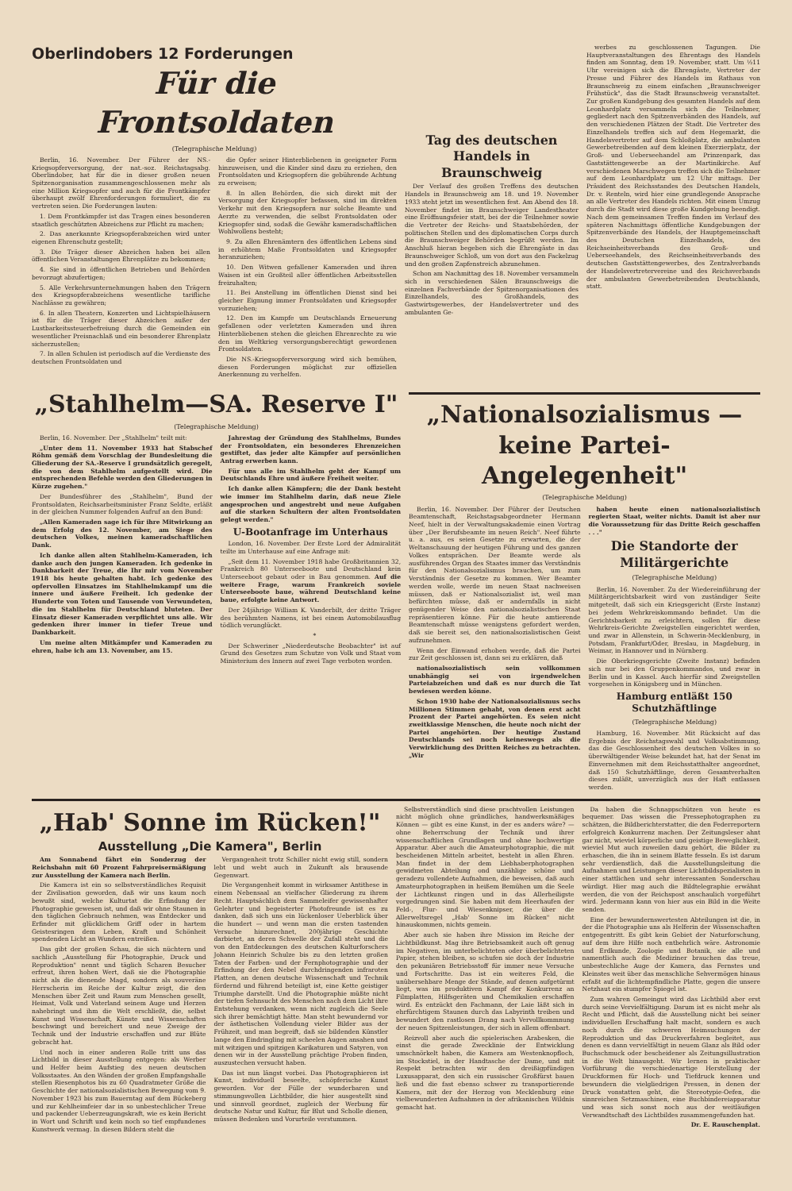Oberlindobers 12 Forderungen
Für die Frontsoldaten
(Telegraphische Meldung)
Berlin, 16. November. Der Führer der NS.-Kriegsopferversorgung, der nat.-soz. Reichstagsabg. Oberlindober, hat für die in dieser großen neuen Spitzenorganisation zusammengeschlossenen mehr als eine Million Kriegsopfer und auch für die Frontkämpfer überhaupt zwölf Ehrenforderungen formuliert, die zu vertreten seien. Die Forderungen lauten:
1. Dem Frontkämpfer ist das Tragen eines besonderen staatlich geschützten Abzeichens zur Pflicht zu machen;
2. Das anerkannte Kriegsopferabzeichen wird unter eigenen Ehrenschutz gestellt;
3. Die Träger dieser Abzeichen haben bei allen öffentlichen Veranstaltungen Ehrenplätze zu bekommen;
4. Sie sind in öffentlichen Betrieben und Behörden bevorzugt abzufertigen;
5. Alle Verkehrsunternehmungen haben den Trägern des Kriegsopferabzeichens wesentliche tarifliche Nachlässe zu gewähren;
6. In allen Theatern, Konzerten und Lichtspielhäusern ist für die Träger dieser Abzeichen außer der Lustbarkeitssteuerbefreiung durch die Gemeinden ein wesentlicher Preisnachlaß und ein besonderer Ehrenplatz sicherzustellen;
7. In allen Schulen ist periodisch auf die Verdienste des deutschen Frontsoldaten und
die Opfer seiner Hinterbliebenen in geeigneter Form hinzuweisen, und die Kinder sind dazu zu erziehen, den Frontsoldaten und Kriegsopfern die gebührende Achtung zu erweisen;
8. In allen Behörden, die sich direkt mit der Versorgung der Kriegsopfer befassen, sind im direkten Verkehr mit den Kriegsopfern nur solche Beamte und Aerzte zu verwenden, die selbst Frontsoldaten oder Kriegsopfer sind, sodaß die Gewähr kameradschaftlichen Wohlwollens besteht;
9. Zu allen Ehrenämtern des öffentlichen Lebens sind in erhöhtem Maße Frontsoldaten und Kriegsopfer heranzuziehen;
10. Den Witwen gefallener Kameraden und ihren Waisen ist ein Großteil aller öffentlichen Arbeitsstellen freizuhalten;
11. Bei Anstellung im öffentlichen Dienst sind bei gleicher Eignung immer Frontsoldaten und Kriegsopfer vorzuziehen;
12. Den im Kampfe um Deutschlands Erneuerung gefallenen oder verletzten Kameraden und ihren Hinterbliebenen stehen die gleichen Ehrenrechte zu wie den im Weltkrieg versorgungsberechtigt gewordenen Frontsoldaten.
Die NS.-Kriegsopferversorgung wird sich bemühen, diesen Forderungen möglichst zur offiziellen Anerkennung zu verhelfen.
Tag des deutschen Handels in Braunschweig
Der Verlauf des großen Treffens des deutschen Handels in Braunschweig am 18. und 19. November 1933 steht jetzt im wesentlichen fest. Am Abend des 18. November findet im Braunschweiger Landestheater eine Eröffnungsfeier statt, bei der die Teilnehmer sowie die Vertreter der Reichs- und Staatsbehörden, der politischen Stellen und des diplomatischen Corps durch die Braunschweiger Behörden begrüßt werden. Im Anschluß hieran begeben sich die Ehrengäste in das Braunschweiger Schloß, um von dort aus den Fackelzug und den großen Zapfenstreich abzunehmen.
Schon am Nachmittag des 18. November versammeln sich in verschiedenen Sälen Braunschweigs die einzelnen Fachverbände der Spitzenorganisationen des Einzelhandels, des Großhandels, des Gastwirtsgewerbes, der Handelsvertreter und des ambulanten Ge-
werbes zu geschlossenen Tagungen. Die Hauptveranstaltungen des Ehrentags des Handels finden am Sonntag, dem 19. November, statt. Um ½11 Uhr vereinigen sich die Ehrengäste, Vertreter der Presse und Führer des Handels im Rathaus von Braunschweig zu einem einfachen „Braunschweiger Frühstück", das die Stadt Braunschweig veranstaltet. Zur großen Kundgebung des gesamten Handels auf dem Leonhardplatz versammeln sich die Teilnehmer, gegliedert nach den Spitzenverbänden des Handels, auf den verschiedenen Plätzen der Stadt. Die Vertreter des Einzelhandels treffen sich auf dem Hegemarkt, die Handelsvertreter auf dem Schloßplatz, die ambulanten Gewerbetreibenden auf dem kleinen Exerzierplatz, der Groß- und Ueberseehandel am Prinzenpark, das Gaststättengewerbe an der Martinikirche. Auf verschiedenen Marschwegen treffen sich die Teilnehmer auf dem Leonhardplatz um 12 Uhr mittags. Der Präsident des Reichsstandes des Deutschen Handels, Dr. v. Renteln, wird hier eine grundlegende Ansprache an alle Vertreter des Handels richten. Mit einem Umzug durch die Stadt wird diese große Kundgebung beendigt. Nach dem gemeinsamen Treffen finden im Verlauf des späteren Nachmittags öffentliche Kundgebungen der Spitzenverbände des Handels, der Hauptgemeinschaft des Deutschen Einzelhandels, des Reichseinheitsverbands des Groß- und Ueberseehandels, des Reichseinheitsverbands des deutschen Gaststättengewerbes, des Zentralverbands der Handelsvertretervereine und des Reichsverbands der ambulanten Gewerbetreibenden Deutschlands, statt.
„Stahlhelm—SA. Reserve I"
(Telegraphische Meldung)
Berlin, 16. November. Der „Stahlhelm" teilt mit:
„Unter dem 11. November 1933 hat Stabschef Röhm gemäß dem Vorschlag der Bundesleitung die Gliederung der SA.-Reserve I grundsätzlich geregelt, die von dem Stahlhelm aufgestellt wird. Die entsprechenden Befehle werden den Gliederungen in Kürze zugehen."
Der Bundesführer des „Stahlhelm", Bund der Frontsoldaten, Reichsarbeitsminister Franz Seldte, erläßt in der gleichen Nummer folgenden Aufruf an den Bund:
„Allen Kameraden sage ich für ihre Mitwirkung an dem Erfolg des 12. November, am Siege des deutschen Volkes, meinen kameradschaftlichen Dank.
Ich danke allen alten Stahlhelm-Kameraden, ich danke auch den jungen Kameraden. Ich gedenke in Dankbarkeit der Treue, die Ihr mir vom November 1918 bis heute gehalten habt. Ich gedenke des opfervollen Einsatzes im Stahlhelmkampf um die innere und äußere Freiheit. Ich gedenke der Hunderte von Toten und Tausende von Verwundeten, die im Stahlhelm für Deutschland bluteten. Der Einsatz dieser Kameraden verpflichtet uns alle. Wir gedenken ihrer immer in tiefer Treue und Dankbarkeit.
Um meine alten Mitkämpfer und Kameraden zu ehren, habe ich am 13. November, am 15.
Jahrestag der Gründung des Stahlhelms, Bundes der Frontsoldaten, ein besonderes Ehrenzeichen gestiftet, das jeder alte Kämpfer auf persönlichen Antrag erwerben kann.
Für uns alle im Stahlhelm geht der Kampf um Deutschlands Ehre und äußere Freiheit weiter.
Ich danke allen Kämpfern; die der Dank besteht wie immer im Stahlhelm darin, daß neue Ziele angesprochen und angestrebt und neue Aufgaben auf die starken Schultern der alten Frontsoldaten gelegt werden."
U-Bootanfrage im Unterhaus
London, 16. November. Der Erste Lord der Admiralität teilte im Unterhause auf eine Anfrage mit:
„Seit dem 11. November 1918 habe Großbritannien 32, Frankreich 80 Unterseeboote und Deutschland kein Unterseeboot gebaut oder in Bau genommen. Auf die weitere Frage, warum Frankreich soviele Unterseeboote baue, während Deutschland keine baue, erfolgte keine Antwort.
Der 24jährige William K. Vanderbilt, der dritte Träger des berühmten Namens, ist bei einem Automobilausflug tödlich verunglückt.
*
Der Schweriner „Niederdeutsche Beobachter" ist auf Grund des Gesetzes zum Schutze von Volk und Staat vom Ministerium des Innern auf zwei Tage verboten worden.
„Nationalsozialismus — keine Partei-Angelegenheit"
(Telegraphische Meldung)
Berlin, 16. November. Der Führer der Deutschen Beamtenschaft, Reichstagsabgeordneter Hermann Neef, hielt in der Verwaltungsakademie einen Vortrag über „Der Berufsbeamte im neuen Reich". Neef führte u. a. aus, es seien Gesetze zu erwarten, die der Weltanschauung der heutigen Führung und des ganzen Volkes entsprächen. Der Beamte werde als ausführendes Organ des Staates immer das Verständnis für den Nationalsozialismus brauchen, um zum Verständnis der Gesetze zu kommen. Wer Beamter werden wolle, werde im neuen Staat nachweisen müssen, daß er Nationalsozialist ist, weil man befürchten müsse, daß er andernfalls in nicht genügender Weise den nationalsozialistischen Staat repräsentieren könne. Für die heute amtierende Beamtenschaft müsse wenigstens gefordert werden, daß sie bereit sei, den nationalsozialistischen Geist aufzunehmen.
Wenn der Einwand erhoben werde, daß die Partei zur Zeit geschlossen ist, dann sei zu erklären, daß
nationalsozialistisch sein vollkommen unabhängig sei von irgendwelchen Parteiabzeichen und daß es nur durch die Tat bewiesen werden könne.
Schon 1930 habe der Nationalsozialismus sechs Millionen Stimmen gehabt, von denen erst acht Prozent der Partei angehörten. Es seien nicht zweitklassige Menschen, die heute noch nicht der Partei angehörten. Der heutige Zustand Deutschlands sei noch keineswegs als die Verwirklichung des Dritten Reiches zu betrachten. „Wir
haben heute einen nationalsozialistisch regierten Staat, weiter nichts. Damit ist aber nur die Voraussetzung für das Dritte Reich geschaffen . . ."
Die Standorte der Militärgerichte
(Telegraphische Meldung)
Berlin, 16. November. Zu der Wiedereinführung der Militärgerichtsbarkeit wird von zuständiger Seite mitgeteilt, daß sich ein Kriegsgericht (Erste Instanz) bei jedem Wehrkreiskommando befindet. Um die Gerichtsbarkeit zu erleichtern, sollen für diese Wehrkreis-Gerichte Zweigstellen eingerichtet werden, und zwar in Allenstein, in Schwerin-Mecklenburg, in Potsdam, Frankfurt/Oder, Breslau, in Magdeburg, in Weimar, in Hannover und in Nürnberg.
Die Oberkriegsgerichte (Zweite Instanz) befinden sich nur bei den Gruppenkommandos, und zwar in Berlin und in Kassel. Auch hierfür sind Zweigstellen vorgesehen in Königsberg und in München.
Hamburg entläßt 150 Schutzhäftlinge
(Telegraphische Meldung)
Hamburg, 16. November. Mit Rücksicht auf das Ergebnis der Reichstagswahl und Volksabstimmung, das die Geschlossenheit des deutschen Volkes in so überwältigender Weise bekundet hat, hat der Senat im Einvernehmen mit dem Reichsstatthalter angeordnet, daß 150 Schutzhäftlinge, deren Gesamtverhalten dieses zuläßt, unverzüglich aus der Haft entlassen werden.
„Hab' Sonne im Rücken!"
Ausstellung „Die Kamera", Berlin
Am Sonnabend fährt ein Sonderzug der Reichsbahn mit 60 Prozent Fahrpreisermäßigung zur Ausstellung der Kamera nach Berlin.
Die Kamera ist ein so selbstverständliches Requisit der Zivilisation geworden, daß wir uns kaum noch bewußt sind, welche Kulturtat die Erfindung der Photographie gewesen ist, und daß wir ohne Staunen in den täglichen Gebrauch nehmen, was Entdecker und Erfinder mit glücklichem Griff oder in hartem Geistesringen dem Leben, Kraft und Schönheit spendenden Licht an Wundern entreißen.
Das gibt der großen Schau, die sich nüchtern und sachlich „Ausstellung für Photographie, Druck und Reproduktion" nennt und täglich Scharen Besucher erfreut, ihren hohen Wert, daß sie die Photographie nicht als die dienende Magd, sondern als souveräne Herrscherin im Reiche der Kultur zeigt, die den Menschen über Zeit und Raum zum Menschen gesellt, Heimat, Volk und Vaterland seinem Auge und Herzen nahebringt und ihm die Welt erschließt, die, selbst Kunst und Wissenschaft, Künste und Wissenschaften beschwingt und bereichert und neue Zweige der Technik und der Industrie erschaffen und zur Blüte gebracht hat.
Und noch in einer anderen Rolle tritt uns das Lichtbild in dieser Ausstellung entgegen: als Werber und Helfer beim Aufstieg des neuen deutschen Volksstaates. An den Wänden der großen Empfangshalle stellen Riesenphotos bis zu 60 Quadratmeter Größe die Geschichte der nationalsozialistischen Bewegung vom 9. November 1923 bis zum Bauerntag auf dem Bückeberg und zur Kehlheimfeier dar in so unbestechlicher Treue und packender Ueberzeugungskraft, wie es kein Bericht in Wort und Schrift und kein noch so tief empfundenes Kunstwerk vermag. In diesen Bildern steht die
Vergangenheit trotz Schiller nicht ewig still, sondern lebt und webt auch in Zukunft als brausende Gegenwart.
Die Vergangenheit kommt in wirksamer Antithese in einem Nebensaal an vielfacher Gliederung zu ihrem Recht. Hauptsächlich dem Sammeleifer gewissenhafter Gelehrter und begeisterter Photofreunde ist es zu danken, daß sich uns ein lückenloser Ueberblick über die hundert — und wenn man die ersten tastenden Versuche hinzurechnet, 200jährige Geschichte darbietet, an deren Schwelle der Zufall steht und die von den Entdeckungen des deutschen Kulturforschers Johann Heinrich Schulze bis zu den letzten großen Taten der Farben- und der Fernphotographie und der Erfindung der den Nebel durchdringenden infraroten Platten, an denen deutsche Wissenschaft und Technik fördernd und führend beteiligt ist, eine Kette geistiger Triumphe darstellt. Und die Photographie müßte nicht der tiefen Sehnsucht des Menschen nach dem Licht ihre Entstehung verdanken, wenn nicht zugleich die Seele sich ihrer bemächtigt hätte. Man steht bewundernd vor der ästhetischen Vollendung vieler Bilder aus der Frühzeit, und man begreift, daß sie bildenden Künstler lange den Eindringling mit scheelen Augen ansahen und mit witzigen und spitzigen Karikaturen und Satyren, von denen wir in der Ausstellung prächtige Proben finden, auszustechen versucht haben.
Das ist nun längst vorbei. Das Photographieren ist Kunst, individuell beseelte, schöpferische Kunst geworden. Vor der Fülle der wunderbaren und stimmungsvollen Lichtbilder, die hier ausgestellt sind und sinnvoll geordnet, zugleich der Werbung für deutsche Natur und Kultur, für Blut und Scholle dienen, müssen Bedenken und Vorurteile verstummen.
Selbstverständlich sind diese prachtvollen Leistungen nicht möglich ohne gründliches, handwerksmäßiges Können — gibt es eine Kunst, in der es anders wäre? — ohne Beherrschung der Technik und ihrer wissenschaftlichen Grundlagen und ohne hochwertige Apparatur. Aber auch die Amateurphotographie, die mit bescheidenen Mitteln arbeitet, besteht in allen Ehren. Man findet in der dem Liebhaberphotographen gewidmeten Abteilung ond unzählige schöne und geradezu vollendete Aufnahmen, die beweisen, daß auch Amateurphotographen in heißem Bemühen um die Seele der Lichtkunst ringen und in das Allerheiligste vorgedrungen sind. Sie haben mit dem Heerhaufen der Feld-, Flur- und Wiesenknipser, die über die Allerweltsregel „Hab' Sonne im Rücken" nicht hinauskommen, nichts gemein.
Aber auch sie haben ihre Mission im Reiche der Lichtbildkunst. Mag ihre Betriebsamkeit auch oft genug im Negativen, im unterbelichteten oder überbelichteten Papier, stehen bleiben, so schufen sie doch der Industrie den pekuniären Betriebsstoff für immer neue Versuche und Fortschritte. Das ist ein weiteres Feld, die unübersehbare Menge der Stände, auf denen aufgetürmt liegt, was im produktiven Kampf der Konkurrenz an Filmplatten, Hilfsgeräten und Chemikalien erschaffen wird. Es entzückt den Fachmann, der Laie läßt sich in ehrfürchtigem Staunen durch das Labyrinth treiben und bewundert den rastlosen Drang nach Vervollkommnung der neuen Spitzenleistungen, der sich in allem offenbart.
Reizvoll aber auch die spielerischen Arabesken, die einst die gerade Zwecklinie der Entwicklung umschnörkelt haben, die Kamera am Westenknopfloch, im Stockstiel, in der Handtasche der Dame, und mit Respekt betrachten wir den dreißigpfündigen Luxusapparat, den sich ein russischer Großfürst bauen ließ und die fast ebenso schwer zu transportierende Kamera, mit der der Herzog von Mecklenburg eine vielbewunderten Aufnahmen in der afrikanischen Wildnis gemacht hat.
Da haben die Schnappschützen von heute es bequemer. Das wissen die Pressephotographen zu schätzen, die Bildberichterstatter, die den Federreportern erfolgreich Konkurrenz machen. Der Zeitungsleser ahnt gar nicht, wieviel körperliche und geistige Beweglichkeit, wieviel Mut auch zuweilen dazu gehört, die Bilder zu erhaschen, die ihn in seinem Blatte fesseln. Es ist darum sehr verdienstlich, daß die Ausstellungsleitung die Aufnahmen und Leistungen dieser Lichtbildspezialisten in einer stattlichen und sehr interessanten Sonderschau würdigt. Hier mag auch die Bildtelegraphie erwähnt werden, die von der Reichspost anschaulich vorgeführt wird. Jedermann kann von hier aus ein Bild in die Weite senden.
Eine der bewundernswertesten Abteilungen ist die, in der die Photographie uns als Helferin der Wissenschaften entgegentritt. Es gibt kein Gebiet der Naturforschung, auf dem ihre Hilfe noch entbehrlich wäre. Astronomie und Erdkunde, Zoologie und Botanik, sie alle und namentlich auch die Mediziner brauchen das treue, unbestechliche Auge der Kamera, das Fernstes und Kleinstes weit über das menschliche Sehvermögen hinaus erfaßt auf die lichtempfindliche Platte, gegen die unsere Netzhaut ein stumpfer Spiegel ist.
Zum wahren Gemeingut wird das Lichtbild aber erst durch seine Vervielfältigung. Darum ist es nicht mehr als Recht und Pflicht, daß die Ausstellung nicht bei seiner individuellen Erschaffung halt macht, sondern es auch noch durch die schweren Heimsuchungen der Reproduktion und das Druckverfahren begleitet, aus denen es dann vervielfältigt in neuem Glanz als Bild oder Buchschmuck oder bescheidener als Zeitungsillustration in die Welt hinausgeht. Wir lernen in praktischer Vorführung die verschiedenartige Herstellung der Druckformen für Hoch- und Tiefdruck kennen und bewundern die vielgliedrigen Pressen, in denen der Druck vonstatten geht, die Stereotypie-Oefen, die sinnreichen Setzmaschinen, eine Buchbindereiapparatur und was sich sonst noch aus der weitläufigen Verwandtschaft des Lichtbildes zusammengefunden hat.
Dr. E. Rauschenplat.